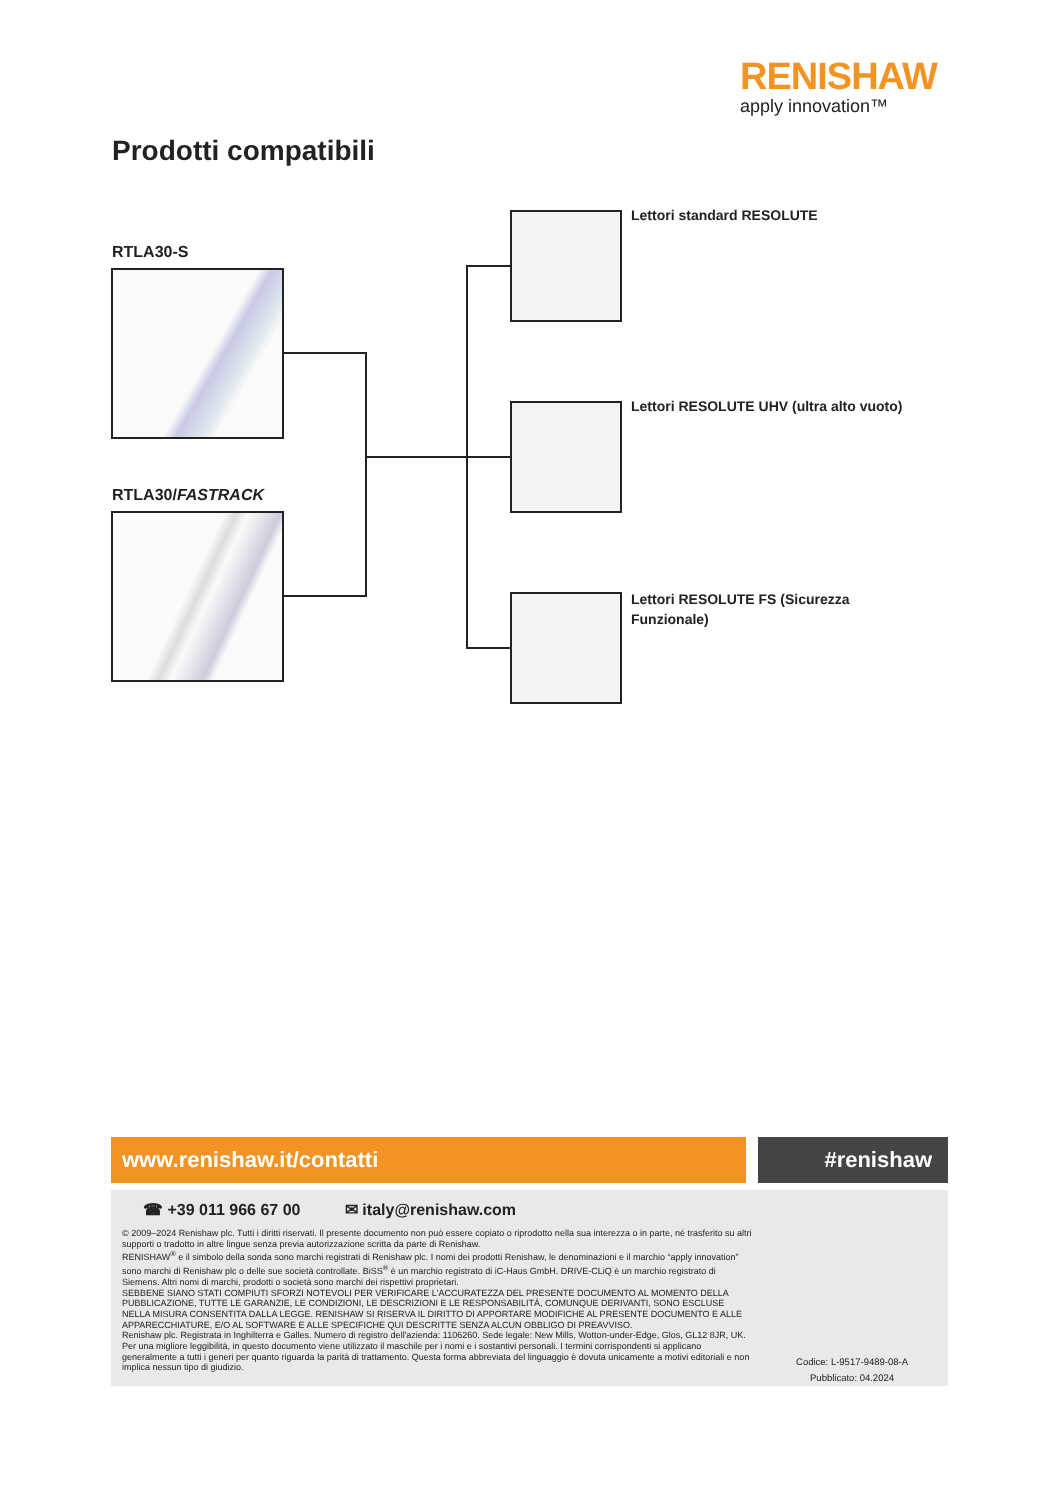RENISHAW
apply innovation™
Prodotti compatibili
RTLA30-S
RTLA30/FASTRACK
Lettori standard RESOLUTE
Lettori RESOLUTE UHV (ultra alto vuoto)
Lettori RESOLUTE FS (Sicurezza Funzionale)
www.renishaw.it/contatti #renishaw
☎ +39 011 966 67 00 ✉ italy@renishaw.com
© 2009–2024 Renishaw plc. Tutti i diritti riservati. Il presente documento non può essere copiato o riprodotto nella sua interezza o in parte, né trasferito su altri supporti o tradotto in altre lingue senza previa autorizzazione scritta da parte di Renishaw.
RENISHAW<sup>®</sup> e il simbolo della sonda sono marchi registrati di Renishaw plc. I nomi dei prodotti Renishaw, le denominazioni e il marchio “apply innovation” sono marchi di Renishaw plc o delle sue società controllate. BiSS<sup>®</sup> è un marchio registrato di iC-Haus GmbH. DRIVE-CLiQ è un marchio registrato di Siemens. Altri nomi di marchi, prodotti o società sono marchi dei rispettivi proprietari.
SEBBENE SIANO STATI COMPIUTI SFORZI NOTEVOLI PER VERIFICARE L'ACCURATEZZA DEL PRESENTE DOCUMENTO AL MOMENTO DELLA PUBBLICAZIONE, TUTTE LE GARANZIE, LE CONDIZIONI, LE DESCRIZIONI E LE RESPONSABILITÀ, COMUNQUE DERIVANTI, SONO ESCLUSE NELLA MISURA CONSENTITA DALLA LEGGE. RENISHAW SI RISERVA IL DIRITTO DI APPORTARE MODIFICHE AL PRESENTE DOCUMENTO E ALLE APPARECCHIATURE, E/O AL SOFTWARE E ALLE SPECIFICHE QUI DESCRITTE SENZA ALCUN OBBLIGO DI PREAVVISO.
Renishaw plc. Registrata in Inghilterra e Galles. Numero di registro dell'azienda: 1106260. Sede legale: New Mills, Wotton-under-Edge, Glos, GL12 8JR, UK.
Per una migliore leggibilità, in questo documento viene utilizzato il maschile per i nomi e i sostantivi personali. I termini corrispondenti si applicano generalmente a tutti i generi per quanto riguarda la parità di trattamento. Questa forma abbreviata del linguaggio è dovuta unicamente a motivi editoriali e non implica nessun tipo di giudizio.
Codice: L-9517-9489-08-A
Pubblicato: 04.2024